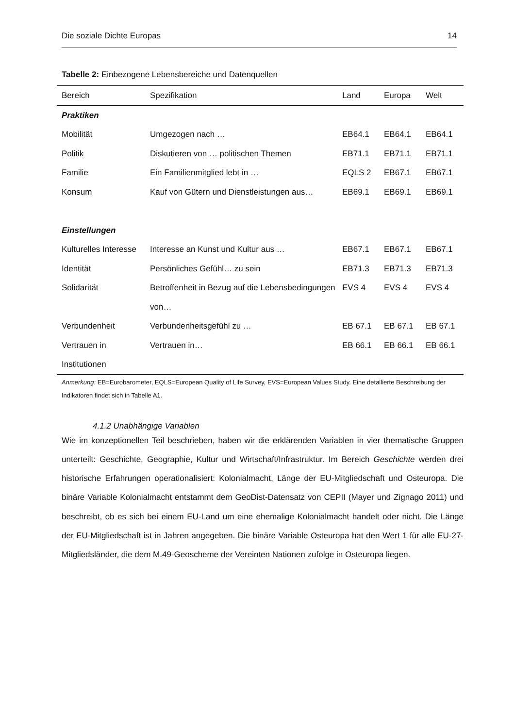Die soziale Dichte Europas 14
Tabelle 2: Einbezogene Lebensbereiche und Datenquellen
| Bereich | Spezifikation | Land | Europa | Welt |
| --- | --- | --- | --- | --- |
| Praktiken | | | | |
| Mobilität | Umgezogen nach … | EB64.1 | EB64.1 | EB64.1 |
| Politik | Diskutieren von … politischen Themen | EB71.1 | EB71.1 | EB71.1 |
| Familie | Ein Familienmitglied lebt in … | EQLS 2 | EB67.1 | EB67.1 |
| Konsum | Kauf von Gütern und Dienstleistungen aus… | EB69.1 | EB69.1 | EB69.1 |
| Einstellungen | | | | |
| Kulturelles Interesse | Interesse an Kunst und Kultur aus … | EB67.1 | EB67.1 | EB67.1 |
| Identität | Persönliches Gefühl… zu sein | EB71.3 | EB71.3 | EB71.3 |
| Solidarität | Betroffenheit in Bezug auf die Lebensbedingungen von… | EVS 4 | EVS 4 | EVS 4 |
| Verbundenheit | Verbundenheitsgefühl zu … | EB 67.1 | EB 67.1 | EB 67.1 |
| Vertrauen in Institutionen | Vertrauen in… | EB 66.1 | EB 66.1 | EB 66.1 |
Anmerkung: EB=Eurobarometer, EQLS=European Quality of Life Survey, EVS=European Values Study. Eine detallierte Beschreibung der Indikatoren findet sich in Tabelle A1.
4.1.2 Unabhängige Variablen
Wie im konzeptionellen Teil beschrieben, haben wir die erklärenden Variablen in vier thematische Gruppen unterteilt: Geschichte, Geographie, Kultur und Wirtschaft/Infrastruktur. Im Bereich Geschichte werden drei historische Erfahrungen operationalisiert: Kolonialmacht, Länge der EU-Mitgliedschaft und Osteuropa. Die binäre Variable Kolonialmacht entstammt dem GeoDist-Datensatz von CEPII (Mayer und Zignago 2011) und beschreibt, ob es sich bei einem EU-Land um eine ehemalige Kolonialmacht handelt oder nicht. Die Länge der EU-Mitgliedschaft ist in Jahren angegeben. Die binäre Variable Osteuropa hat den Wert 1 für alle EU-27-Mitgliedsländer, die dem M.49-Geoscheme der Vereinten Nationen zufolge in Osteuropa liegen.